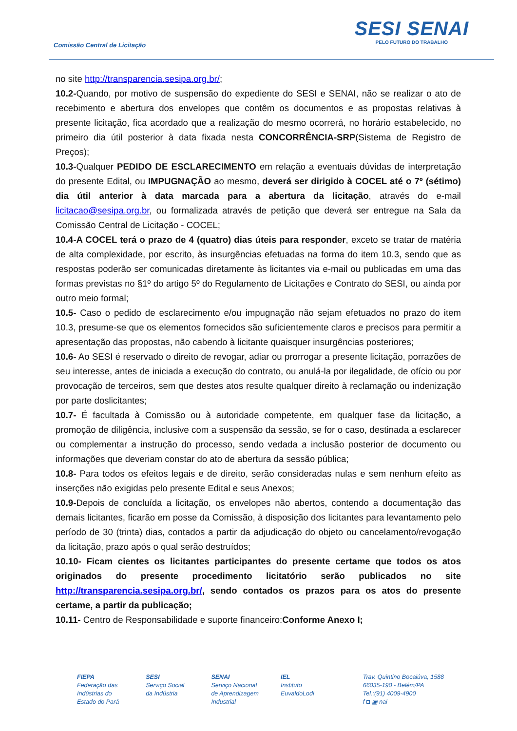Comissão Central de Licitação
SESI SENAI
PELO FUTURO DO TRABALHO
no site http://transparencia.sesipa.org.br/;
10.2-Quando, por motivo de suspensão do expediente do SESI e SENAI, não se realizar o ato de recebimento e abertura dos envelopes que contêm os documentos e as propostas relativas à presente licitação, fica acordado que a realização do mesmo ocorrerá, no horário estabelecido, no primeiro dia útil posterior à data fixada nesta CONCORRÊNCIA-SRP(Sistema de Registro de Preços);
10.3-Qualquer PEDIDO DE ESCLARECIMENTO em relação a eventuais dúvidas de interpretação do presente Edital, ou IMPUGNAÇÃO ao mesmo, deverá ser dirigido à COCEL até o 7º (sétimo) dia útil anterior à data marcada para a abertura da licitação, através do e-mail licitacao@sesipa.org.br, ou formalizada através de petição que deverá ser entregue na Sala da Comissão Central de Licitação - COCEL;
10.4-A COCEL terá o prazo de 4 (quatro) dias úteis para responder, exceto se tratar de matéria de alta complexidade, por escrito, às insurgências efetuadas na forma do item 10.3, sendo que as respostas poderão ser comunicadas diretamente às licitantes via e-mail ou publicadas em uma das formas previstas no §1º do artigo 5º do Regulamento de Licitações e Contrato do SESI, ou ainda por outro meio formal;
10.5- Caso o pedido de esclarecimento e/ou impugnação não sejam efetuados no prazo do item 10.3, presume-se que os elementos fornecidos são suficientemente claros e precisos para permitir a apresentação das propostas, não cabendo à licitante quaisquer insurgências posteriores;
10.6- Ao SESI é reservado o direito de revogar, adiar ou prorrogar a presente licitação, porrazões de seu interesse, antes de iniciada a execução do contrato, ou anulá-la por ilegalidade, de ofício ou por provocação de terceiros, sem que destes atos resulte qualquer direito à reclamação ou indenização por parte doslicitantes;
10.7- É facultada à Comissão ou à autoridade competente, em qualquer fase da licitação, a promoção de diligência, inclusive com a suspensão da sessão, se for o caso, destinada a esclarecer ou complementar a instrução do processo, sendo vedada a inclusão posterior de documento ou informações que deveriam constar do ato de abertura da sessão pública;
10.8- Para todos os efeitos legais e de direito, serão consideradas nulas e sem nenhum efeito as inserções não exigidas pelo presente Edital e seus Anexos;
10.9-Depois de concluída a licitação, os envelopes não abertos, contendo a documentação das demais licitantes, ficarão em posse da Comissão, à disposição dos licitantes para levantamento pelo período de 30 (trinta) dias, contados a partir da adjudicação do objeto ou cancelamento/revogação da licitação, prazo após o qual serão destruídos;
10.10- Ficam cientes os licitantes participantes do presente certame que todos os atos originados do presente procedimento licitatório serão publicados no site http://transparencia.sesipa.org.br/, sendo contados os prazos para os atos do presente certame, a partir da publicação;
10.11- Centro de Responsabilidade e suporte financeiro:Conforme Anexo I;
FIEPA
Federação das
Indústrias do
Estado do Pará
SESI
Serviço Social
da Indústria
SENAI
Serviço Nacional
de Aprendizagem
Industrial
IEL
Instituto
EuvaldoLodi
Trav. Quintino Bocaiúva, 1588
66035-190 - Belém/PA
Tel.:(91) 4009-4900
f ◘ ▣ nai